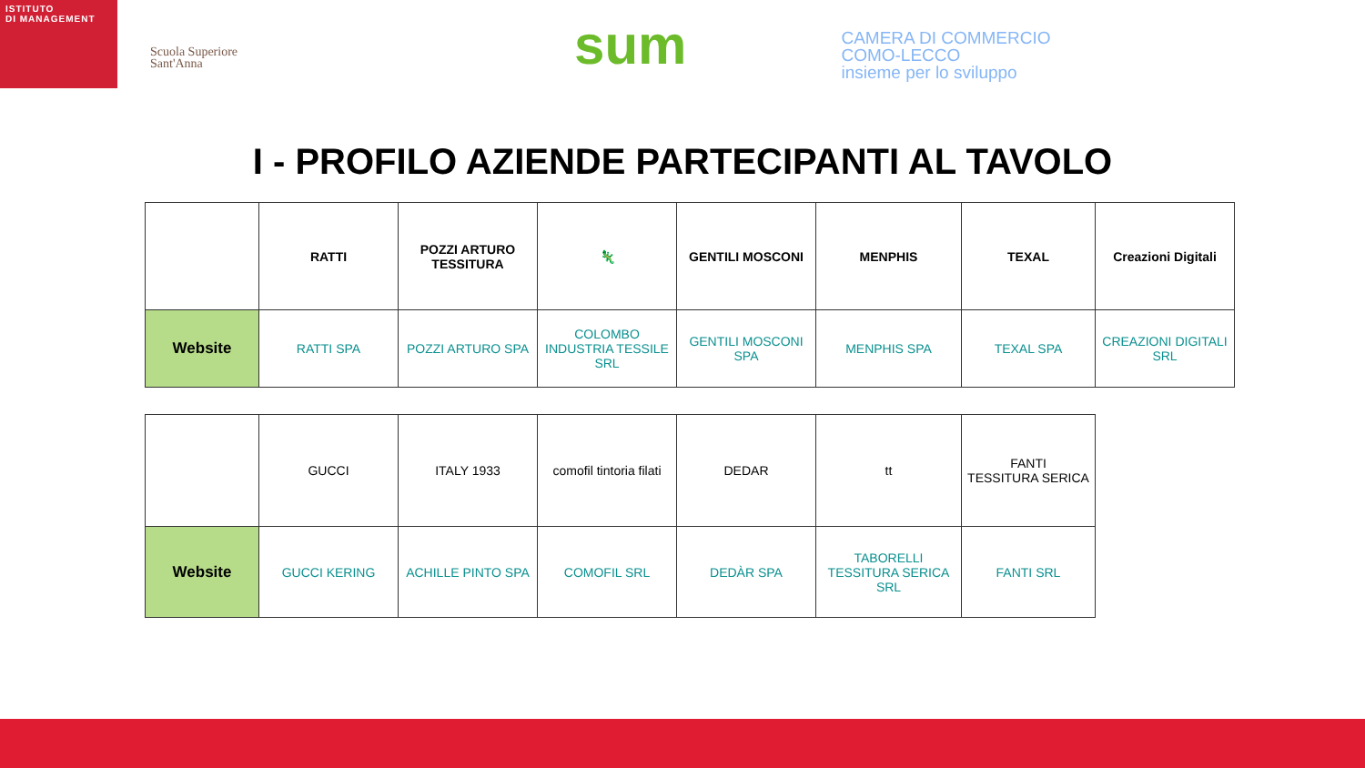ISTITUTO
DI MANAGEMENT
Scuola Superiore
Sant'Anna
sum
CAMERA DI COMMERCIO
COMO-LECCO
insieme per lo sviluppo
I - PROFILO AZIENDE PARTECIPANTI AL TAVOLO
| | RATTI | POZZI ARTURO TESSITURA | 🦎 | GENTILI MOSCONI | MENPHIS | TEXAL | Creazioni Digitali |
| Website | RATTI SPA | POZZI ARTURO SPA | COLOMBO INDUSTRIA TESSILE SRL | GENTILI MOSCONI SPA | MENPHIS SPA | TEXAL SPA | CREAZIONI DIGITALI SRL |
| | GUCCI | ITALY 1933 | comofil tintoria filati | DEDAR | tt | FANTI TESSITURA SERICA |
| Website | GUCCI KERING | ACHILLE PINTO SPA | COMOFIL SRL | DEDÀR SPA | TABORELLI TESSITURA SERICA SRL | FANTI SRL |